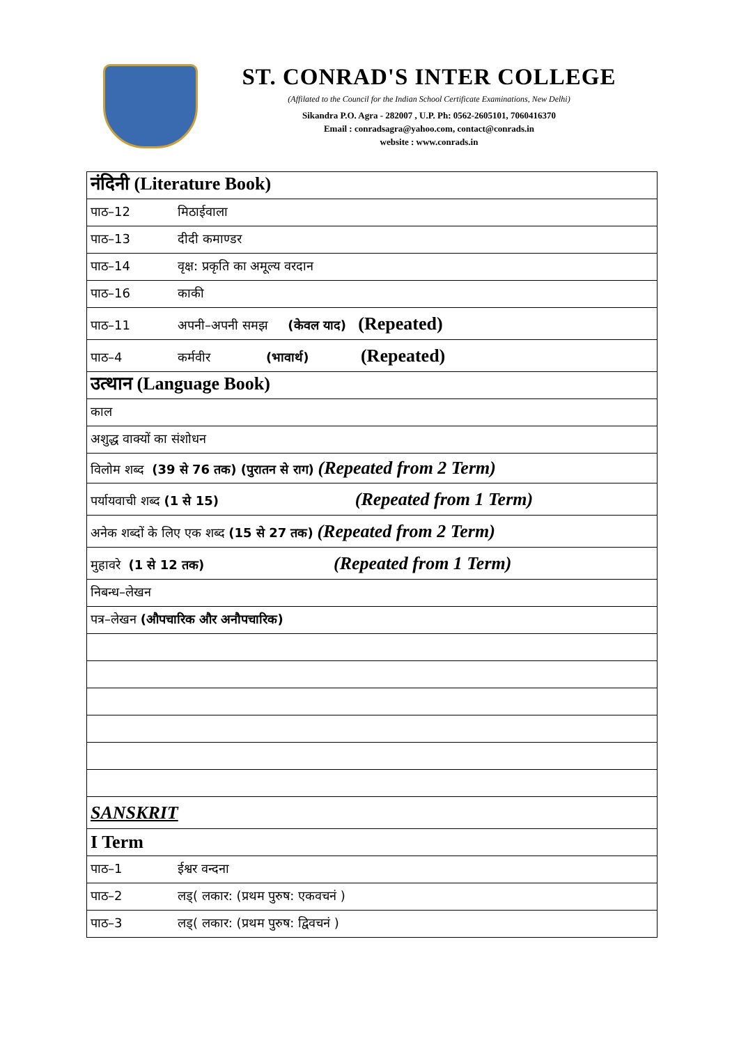ST. CONRAD'S INTER COLLEGE
(Affilated to the Council for the Indian School Certificate Examinations, New Delhi)
Sikandra P.O. Agra - 282007 , U.P. Ph: 0562-2605101, 7060416370
Email : conradsagra@yahoo.com, contact@conrads.in
website : www.conrads.in
| नंदिनी (Literature Book) |
| पाठ–12 मिठाईवाला |
| पाठ–13 दीदी कमाण्डर |
| पाठ–14 वृक्ष: प्रकृति का अमूल्य वरदान |
| पाठ–16 काकी |
| पाठ–11 अपनी–अपनी समझ (केवल याद) (Repeated) |
| पाठ–4 कर्मवीर (भावार्थ) (Repeated) |
| उत्थान (Language Book) |
| काल |
| अशुद्ध वाक्यों का संशोधन |
| विलोम शब्द (39 से 76 तक) (पुरातन से राग) (Repeated from 2 Term) |
| पर्यायवाची शब्द (1 से 15) (Repeated from 1 Term) |
| अनेक शब्दों के लिए एक शब्द (15 से 27 तक) (Repeated from 2 Term) |
| मुहावरे (1 से 12 तक) (Repeated from 1 Term) |
| निबन्ध–लेखन |
| पत्र–लेखन (औपचारिक और अनौपचारिक) |
| SANSKRIT |
| I Term |
| पाठ–1 ईश्वर वन्दना |
| पाठ–2 लड्( लकार: (प्रथम पुरुष: एकवचनं ) |
| पाठ–3 लड्( लकार: (प्रथम पुरुष: द्विवचनं ) |